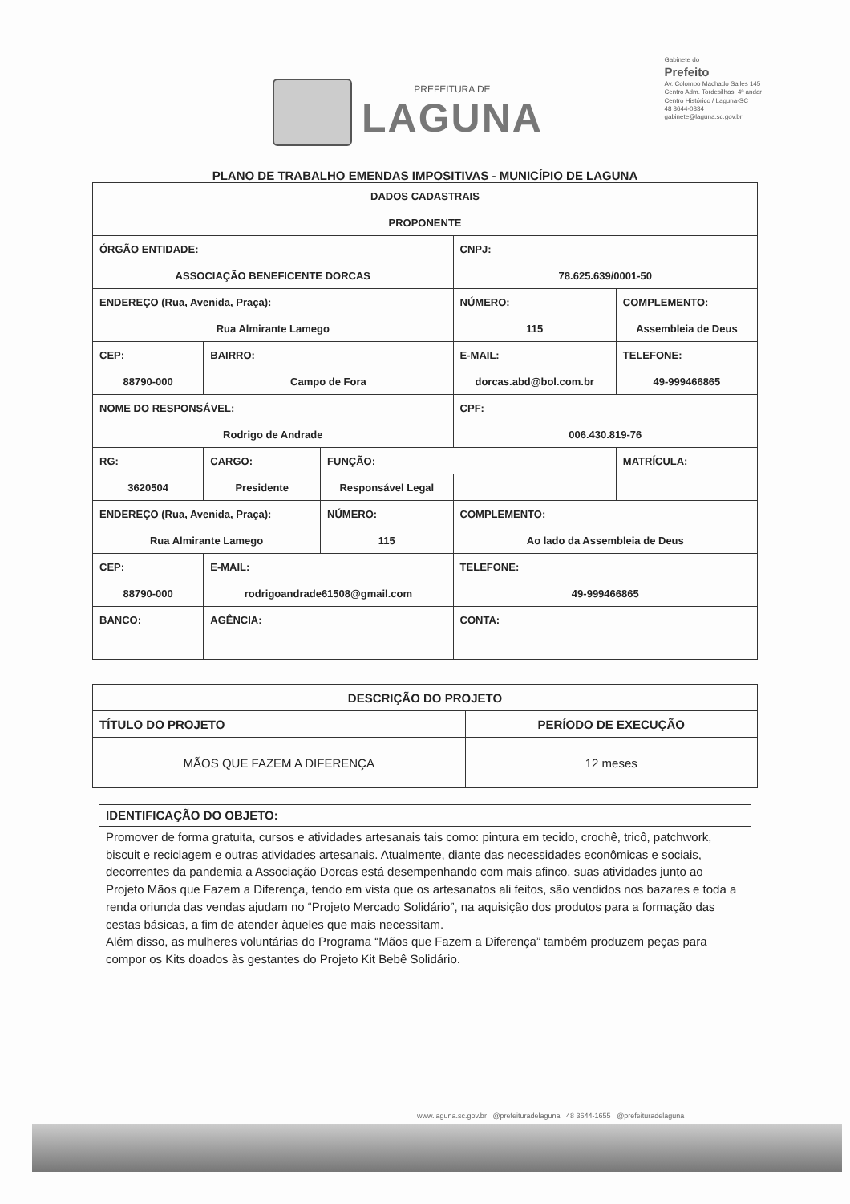PREFEITURA DE
LAGUNA
Gabinete do
Prefeito
Av. Colombo Machado Salles 145
Centro Adm. Tordesilhas, 4º andar
Centro Histórico / Laguna-SC
48 3644-0334
gabinete@laguna.sc.gov.br
PLANO DE TRABALHO EMENDAS IMPOSITIVAS - MUNICÍPIO DE LAGUNA
| DADOS CADASTRAIS | | | | |
| --- | --- | --- | --- | --- |
| PROPONENTE | | | | |
| ÓRGÃO ENTIDADE: | | | CNPJ: | |
| ASSOCIAÇÃO BENEFICENTE DORCAS | | | 78.625.639/0001-50 | |
| ENDEREÇO (Rua, Avenida, Praça): | | | NÚMERO: | COMPLEMENTO: |
| Rua Almirante Lamego | | | 115 | Assembleia de Deus |
| CEP: | BAIRRO: | | E-MAIL: | TELEFONE: |
| 88790-000 | Campo de Fora | | dorcas.abd@bol.com.br | 49-999466865 |
| NOME DO RESPONSÁVEL: | | | CPF: | |
| Rodrigo de Andrade | | | 006.430.819-76 | |
| RG: | CARGO: | FUNÇÃO: | | MATRÍCULA: |
| 3620504 | Presidente | Responsável Legal | | |
| ENDEREÇO (Rua, Avenida, Praça): | | NÚMERO: | COMPLEMENTO: | |
| Rua Almirante Lamego | | 115 | Ao lado da Assembleia de Deus | |
| CEP: | E-MAIL: | | TELEFONE: | |
| 88790-000 | rodrigoandrade61508@gmail.com | | 49-999466865 | |
| BANCO: | AGÊNCIA: | | CONTA: | |
| DESCRIÇÃO DO PROJETO | |
| --- | --- |
| TÍTULO DO PROJETO | PERÍODO DE EXECUÇÃO |
| MÃOS QUE FAZEM A DIFERENÇA | 12 meses |
IDENTIFICAÇÃO DO OBJETO:
Promover de forma gratuita, cursos e atividades artesanais tais como: pintura em tecido, crochê, tricô, patchwork, biscuit e reciclagem e outras atividades artesanais. Atualmente, diante das necessidades econômicas e sociais, decorrentes da pandemia a Associação Dorcas está desempenhando com mais afinco, suas atividades junto ao Projeto Mãos que Fazem a Diferença, tendo em vista que os artesanatos ali feitos, são vendidos nos bazares e toda a renda oriunda das vendas ajudam no “Projeto Mercado Solidário”, na aquisição dos produtos para a formação das cestas básicas, a fim de atender àqueles que mais necessitam.
Além disso, as mulheres voluntárias do Programa “Mãos que Fazem a Diferença” também produzem peças para compor os Kits doados às gestantes do Projeto Kit Bebê Solidário.
www.laguna.sc.gov.br @prefeituradelaguna 48 3644-1655 @prefeituradelaguna